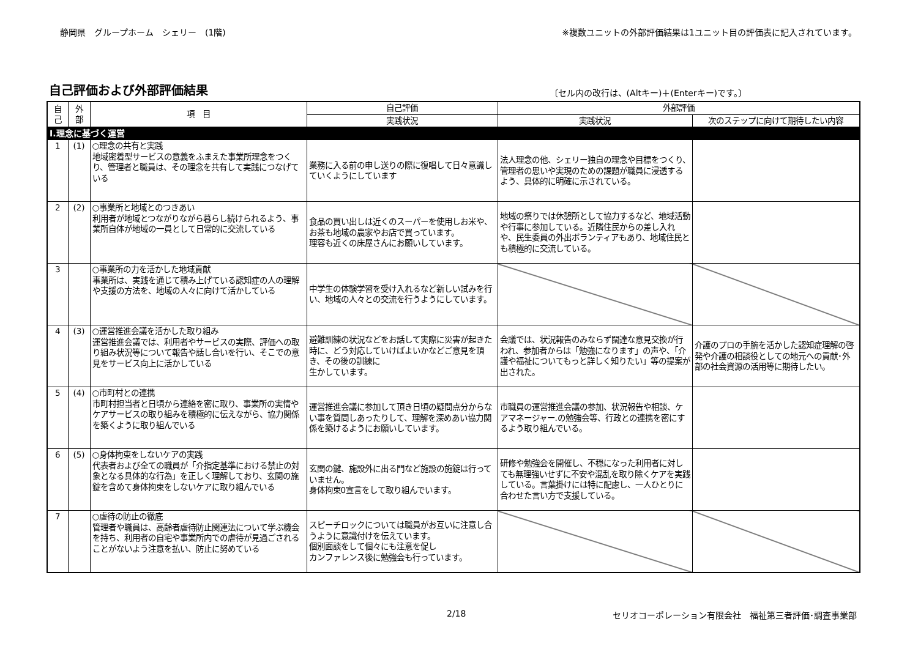静岡県　グループホーム　シェリー　(1階) ※複数ユニットの外部評価結果は1ユニット目の評価表に記入されています。
自己評価および外部評価結果
〔セル内の改行は、(Altキー)＋(Enterキー)です。〕
| 自 己 | 外 部 | 項 目 | 自己評価 | 外部評価 | |
| --- | --- | --- | --- | --- | --- |
| | | | 実践状況 | 実践状況 | 次のステップに向けて期待したい内容 |
| Ⅰ.理念に基づく運営 | | | | | |
| 1 | (1) | ○理念の共有と実践 地域密着型サービスの意義をふまえた事業所理念をつくり、管理者と職員は、その理念を共有して実践につなげている | 業務に入る前の申し送りの際に復唱して日々意識していくようにしています | 法人理念の他、シェリー独自の理念や目標をつくり、管理者の思いや実現のための課題が職員に浸透するよう、具体的に明確に示されている。 | |
| 2 | (2) | ○事業所と地域とのつきあい 利用者が地域とつながりながら暮らし続けられるよう、事業所自体が地域の一員として日常的に交流している | 食品の買い出しは近くのスーパーを使用しお米や、お茶も地域の農家やお店で買っています。 理容も近くの床屋さんにお願いしています。 | 地域の祭りでは休憩所として協力するなど、地域活動や行事に参加している。近隣住民からの差し入れや、民生委員の外出ボランティアもあり、地域住民とも積極的に交流している。 | |
| 3 | | ○事業所の力を活かした地域貢献 事業所は、実践を通じて積み上げている認知症の人の理解や支援の方法を、地域の人々に向けて活かしている | 中学生の体験学習を受け入れるなど新しい試みを行い、地域の人々との交流を行うようにしています。 | | |
| 4 | (3) | ○運営推進会議を活かした取り組み 運営推進会議では、利用者やサービスの実際、評価への取り組み状況等について報告や話し合いを行い、そこでの意見をサービス向上に活かしている | 避難訓練の状況などをお話して実際に災害が起きた時に、どう対応していけばよいかなどご意見を頂き、その後の訓練に 生かしています。 | 会議では、状況報告のみならず闊達な意見交換が行われ、参加者からは「勉強になります」の声や、「介護や福祉についてもっと詳しく知りたい」等の提案が出された。 | 介護のプロの手腕を活かした認知症理解の啓発や介護の相談役としての地元への貢献･外部の社会資源の活用等に期待したい。 |
| 5 | (4) | ○市町村との連携 市町村担当者と日頃から連絡を密に取り、事業所の実情やケアサービスの取り組みを積極的に伝えながら、協力関係を築くように取り組んでいる | 運営推進会議に参加して頂き日頃の疑問点分からない事を質問しあったりして、理解を深めあい協力関係を築けるようにお願いしています。 | 市職員の運営推進会議の参加、状況報告や相談、ケアマネージャー.の勉強会等、行政との連携を密にするよう取り組んでいる。 | |
| 6 | (5) | ○身体拘束をしないケアの実践 代表者および全ての職員が「介指定基準における禁止の対象となる具体的な行為」を正しく理解しており、玄関の施錠を含めて身体拘束をしないケアに取り組んでいる | 玄関の鍵、施設外に出る門など施設の施錠は行っていません。 身体拘束0宣言をして取り組んでいます。 | 研修や勉強会を開催し、不穏になった利用者に対しても無理強いせずに不安や混乱を取り除くケアを実践している。言葉掛けには特に配慮し、一人ひとりに合わせた言い方で支援している。 | |
| 7 | | ○虐待の防止の徹底 管理者や職員は、高齢者虐待防止関連法について学ぶ機会を持ち、利用者の自宅や事業所内での虐待が見過ごされることがないよう注意を払い、防止に努めている | スピーチロックについては職員がお互いに注意し合うように意識付けを伝えています。 個別面談をして個々にも注意を促し カンファレンス後に勉強会も行っています。 | | |
2/18 セリオコーポレーション有限会社　福祉第三者評価･調査事業部